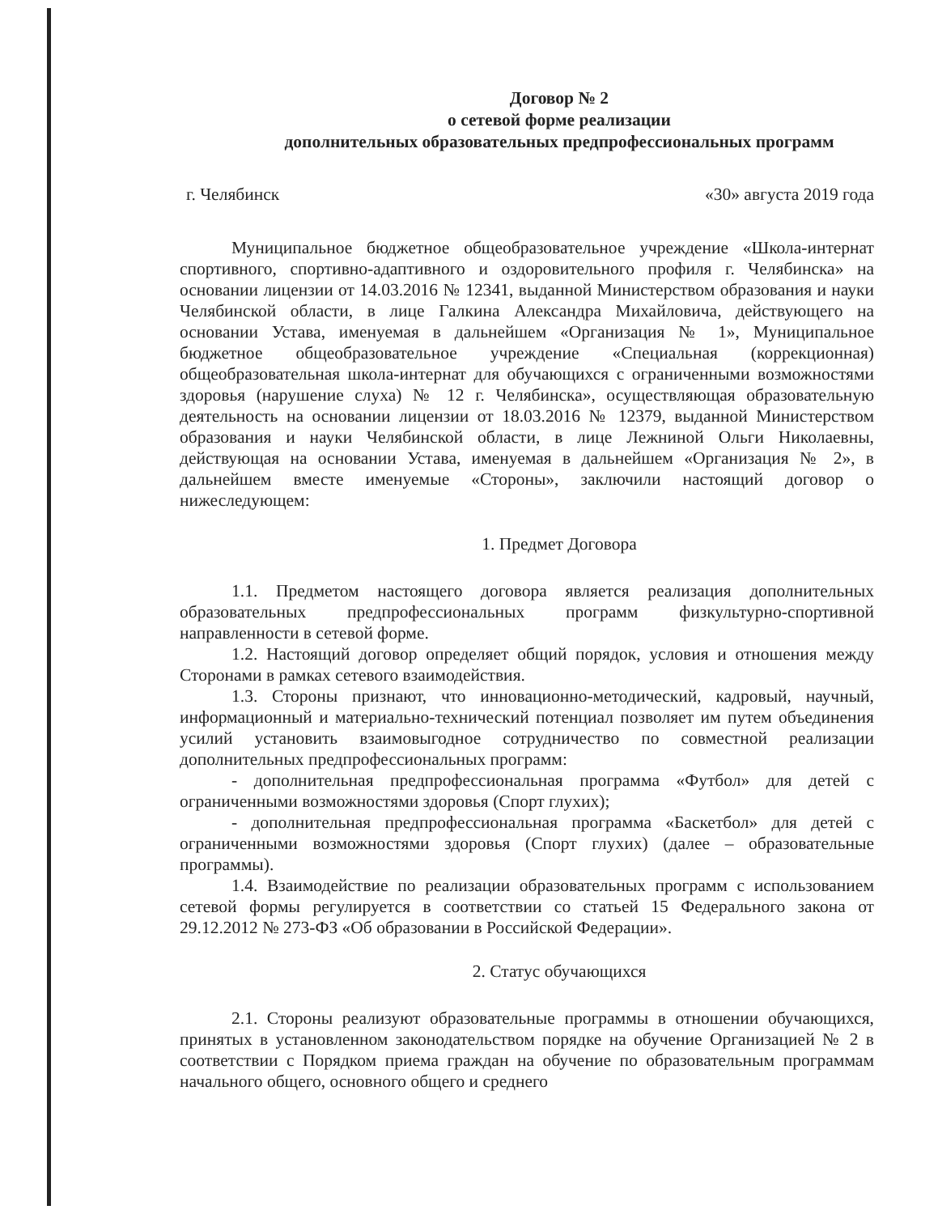Договор № 2
о сетевой форме реализации
дополнительных образовательных предпрофессиональных программ
г. Челябинск «30» августа 2019 года
Муниципальное бюджетное общеобразовательное учреждение «Школа-интернат спортивного, спортивно-адаптивного и оздоровительного профиля г. Челябинска» на основании лицензии от 14.03.2016 № 12341, выданной Министерством образования и науки Челябинской области, в лице Галкина Александра Михайловича, действующего на основании Устава, именуемая в дальнейшем «Организация № 1», Муниципальное бюджетное общеобразовательное учреждение «Специальная (коррекционная) общеобразовательная школа-интернат для обучающихся с ограниченными возможностями здоровья (нарушение слуха) № 12 г. Челябинска», осуществляющая образовательную деятельность на основании лицензии от 18.03.2016 № 12379, выданной Министерством образования и науки Челябинской области, в лице Лежниной Ольги Николаевны, действующая на основании Устава, именуемая в дальнейшем «Организация № 2», в дальнейшем вместе именуемые «Стороны», заключили настоящий договор о нижеследующем:
1. Предмет Договора
1.1. Предметом настоящего договора является реализация дополнительных образовательных предпрофессиональных программ физкультурно-спортивной направленности в сетевой форме.
1.2. Настоящий договор определяет общий порядок, условия и отношения между Сторонами в рамках сетевого взаимодействия.
1.3. Стороны признают, что инновационно-методический, кадровый, научный, информационный и материально-технический потенциал позволяет им путем объединения усилий установить взаимовыгодное сотрудничество по совместной реализации дополнительных предпрофессиональных программ:
- дополнительная предпрофессиональная программа «Футбол» для детей с ограниченными возможностями здоровья (Спорт глухих);
- дополнительная предпрофессиональная программа «Баскетбол» для детей с ограниченными возможностями здоровья (Спорт глухих) (далее – образовательные программы).
1.4. Взаимодействие по реализации образовательных программ с использованием сетевой формы регулируется в соответствии со статьей 15 Федерального закона от 29.12.2012 № 273-ФЗ «Об образовании в Российской Федерации».
2. Статус обучающихся
2.1. Стороны реализуют образовательные программы в отношении обучающихся, принятых в установленном законодательством порядке на обучение Организацией № 2 в соответствии с Порядком приема граждан на обучение по образовательным программам начального общего, основного общего и среднего